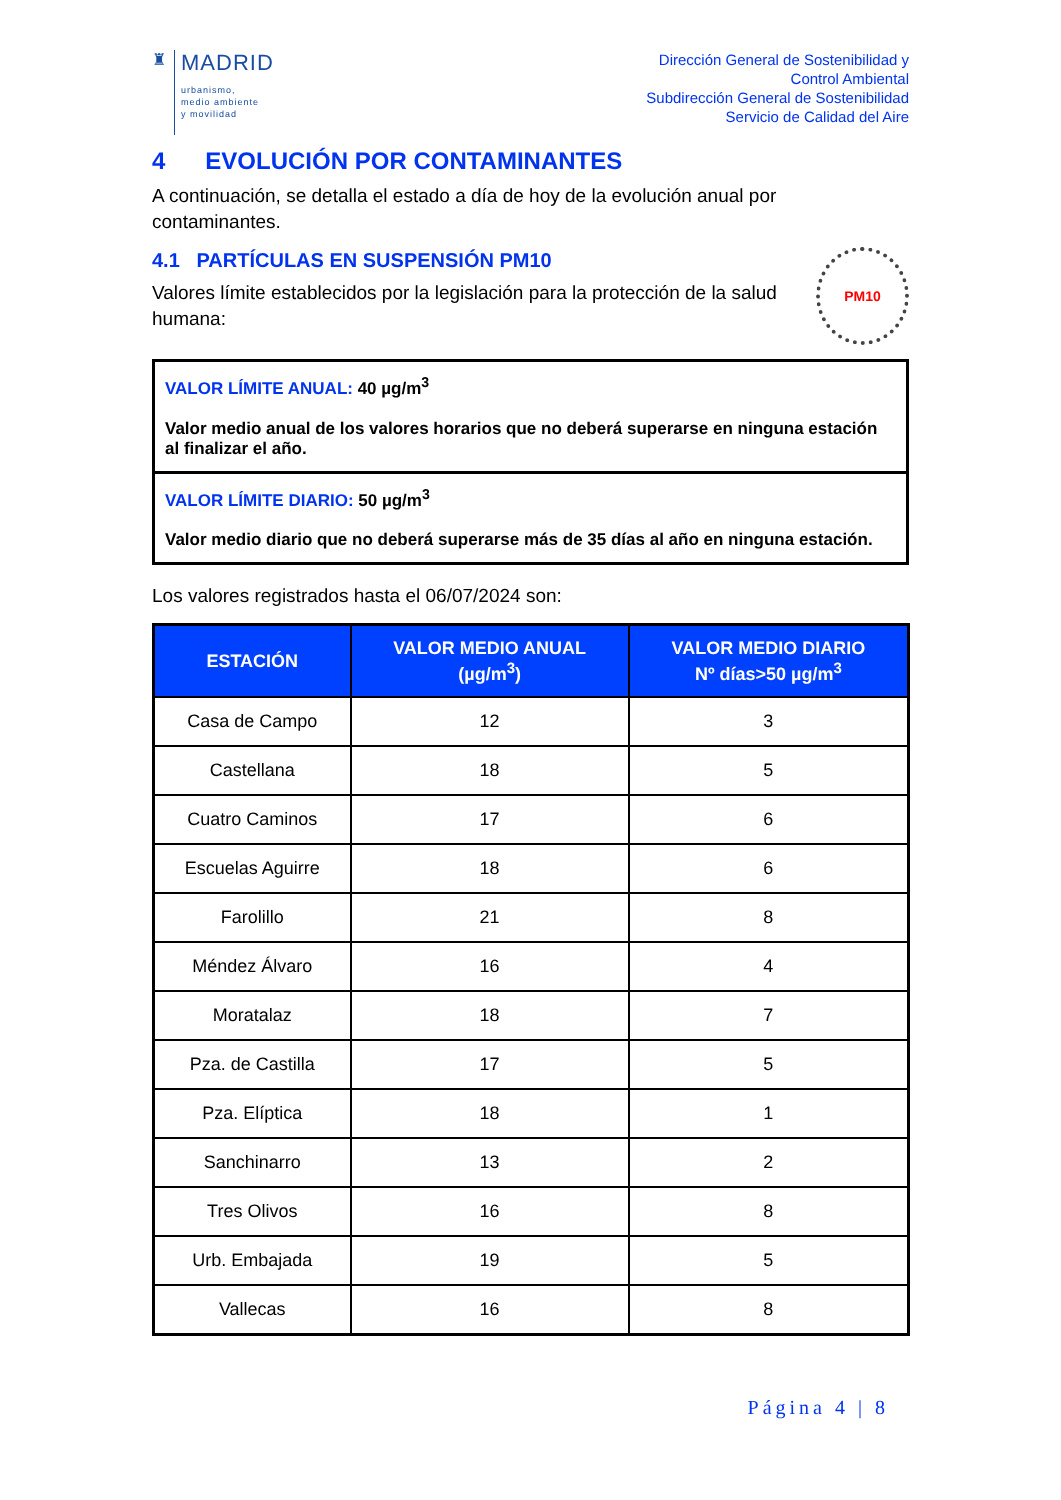♜
MADRID
urbanismo,
medio ambiente
y movilidad
Dirección General de Sostenibilidad y
Control Ambiental
Subdirección General de Sostenibilidad
Servicio de Calidad del Aire
4 EVOLUCIÓN POR CONTAMINANTES
A continuación, se detalla el estado a día de hoy de la evolución anual por contaminantes.
4.1 PARTÍCULAS EN SUSPENSIÓN PM10
Valores límite establecidos por la legislación para la protección de la salud humana:
PM10
VALOR LÍMITE ANUAL: 40 µg/m<sup>3</sup>
Valor medio anual de los valores horarios que no deberá superarse en ninguna estación al finalizar el año.
VALOR LÍMITE DIARIO: 50 µg/m<sup>3</sup>
Valor medio diario que no deberá superarse más de 35 días al año en ninguna estación.
Los valores registrados hasta el 06/07/2024 son:
| ESTACIÓN | VALOR MEDIO ANUAL (µg/m<sup>3</sup>) | VALOR MEDIO DIARIO Nº días>50 µg/m<sup>3</sup> |
| --- | --- | --- |
| Casa de Campo | 12 | 3 |
| Castellana | 18 | 5 |
| Cuatro Caminos | 17 | 6 |
| Escuelas Aguirre | 18 | 6 |
| Farolillo | 21 | 8 |
| Méndez Álvaro | 16 | 4 |
| Moratalaz | 18 | 7 |
| Pza. de Castilla | 17 | 5 |
| Pza. Elíptica | 18 | 1 |
| Sanchinarro | 13 | 2 |
| Tres Olivos | 16 | 8 |
| Urb. Embajada | 19 | 5 |
| Vallecas | 16 | 8 |
Página 4 | 8